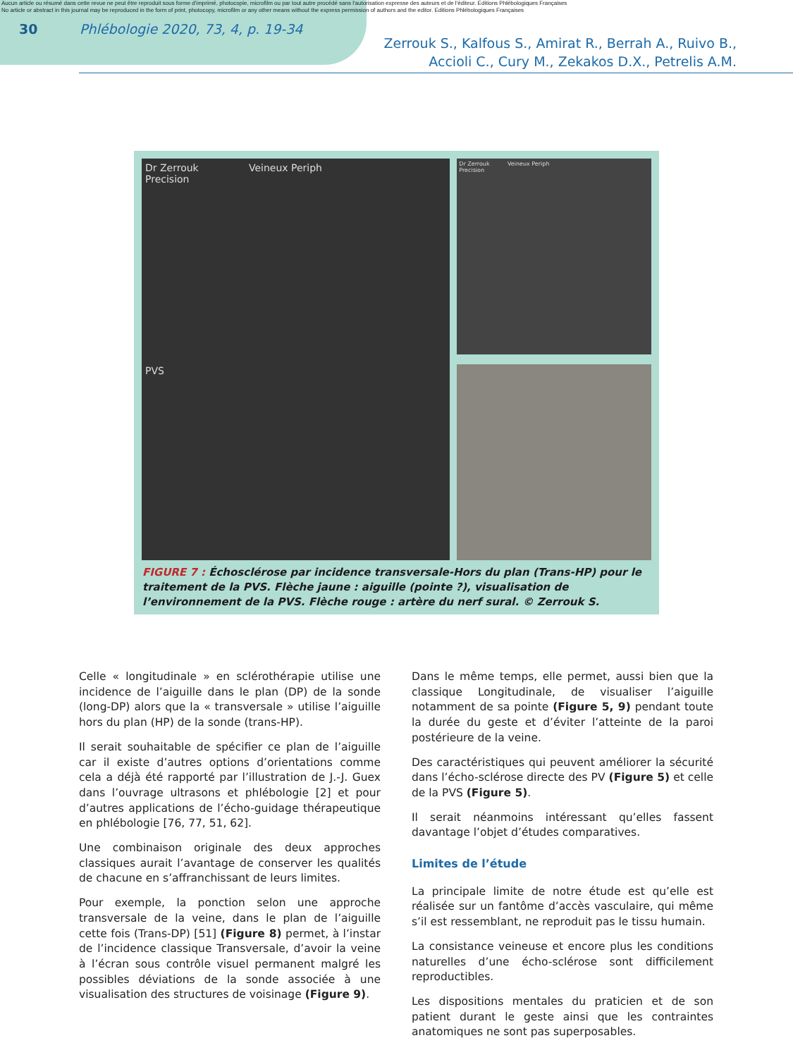Aucun article ou résumé dans cette revue ne peut être reproduit sous forme d'imprimé, photocopie, microfilm ou par tout autre procédé sans l'autorisation expresse des auteurs et de l'éditeur. Editions Phlébologiques Françaises
No article or abstract in this journal may be reproduced in the form of print, photocopy, microfilm or any other means without the express permission of authors and the editor. Editions Phlébologiques Françaises
30 Phlébologie 2020, 73, 4, p. 19-34
Zerrouk S., Kalfous S., Amirat R., Berrah A., Ruivo B.,
Accioli C., Cury M., Zekakos D.X., Petrelis A.M.
Dr Zerrouk Veineux Periph
Precision
PVS
Dr Zerrouk Veineux Periph
Precision
FIGURE 7 : Échosclérose par incidence transversale-Hors du plan (Trans-HP) pour le traitement de la PVS. Flèche jaune : aiguille (pointe ?), visualisation de l’environnement de la PVS. Flèche rouge : artère du nerf sural. © Zerrouk S.
Celle « longitudinale » en sclérothérapie utilise une incidence de l’aiguille dans le plan (DP) de la sonde (long-DP) alors que la « transversale » utilise l’aiguille hors du plan (HP) de la sonde (trans-HP).
Il serait souhaitable de spécifier ce plan de l’aiguille car il existe d’autres options d’orientations comme cela a déjà été rapporté par l’illustration de J.-J. Guex dans l’ouvrage ultrasons et phlébologie [2] et pour d’autres applications de l’écho-guidage thérapeutique en phlébologie [76, 77, 51, 62].
Une combinaison originale des deux approches classiques aurait l’avantage de conserver les qualités de chacune en s’affranchissant de leurs limites.
Pour exemple, la ponction selon une approche transversale de la veine, dans le plan de l’aiguille cette fois (Trans-DP) [51] (Figure 8) permet, à l’instar de l’incidence classique Transversale, d’avoir la veine à l’écran sous contrôle visuel permanent malgré les possibles déviations de la sonde associée à une visualisation des structures de voisinage (Figure 9).
Dans le même temps, elle permet, aussi bien que la classique Longitudinale, de visualiser l’aiguille notamment de sa pointe (Figure 5, 9) pendant toute la durée du geste et d’éviter l’atteinte de la paroi postérieure de la veine.
Des caractéristiques qui peuvent améliorer la sécurité dans l’écho-sclérose directe des PV (Figure 5) et celle de la PVS (Figure 5).
Il serait néanmoins intéressant qu’elles fassent davantage l’objet d’études comparatives.
Limites de l’étude
La principale limite de notre étude est qu’elle est réalisée sur un fantôme d’accès vasculaire, qui même s’il est ressemblant, ne reproduit pas le tissu humain.
La consistance veineuse et encore plus les conditions naturelles d’une écho-sclérose sont difficilement reproductibles.
Les dispositions mentales du praticien et de son patient durant le geste ainsi que les contraintes anatomiques ne sont pas superposables.